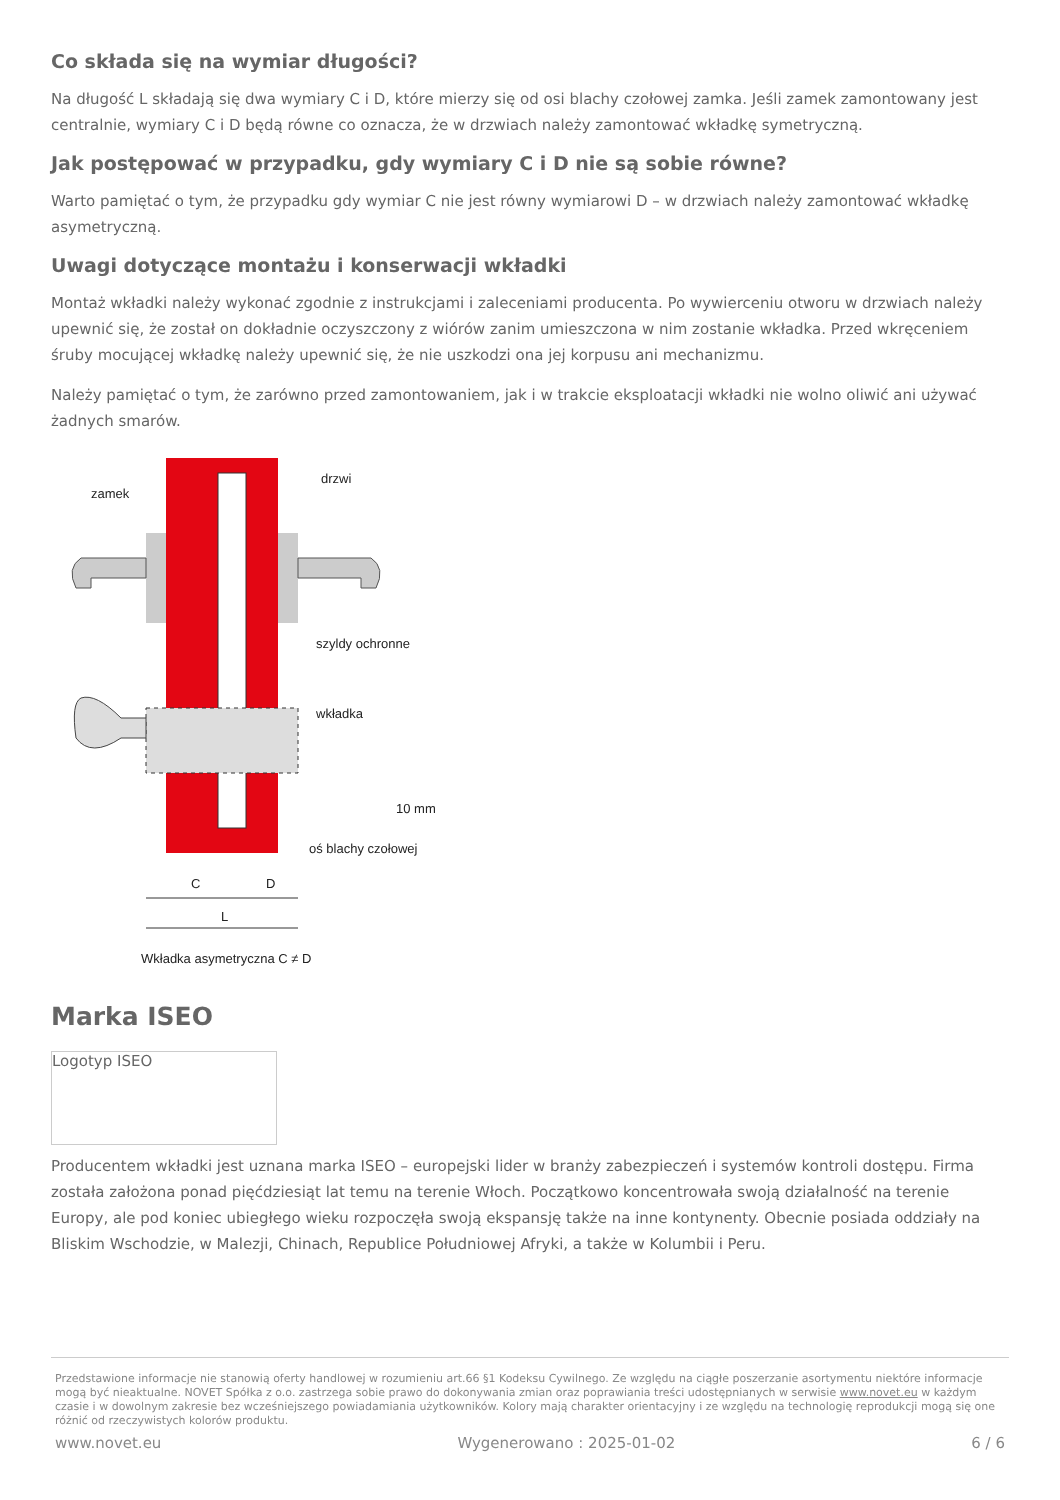Co składa się na wymiar długości?
Na długość L składają się dwa wymiary C i D, które mierzy się od osi blachy czołowej zamka. Jeśli zamek zamontowany jest centralnie, wymiary C i D będą równe co oznacza, że w drzwiach należy zamontować wkładkę symetryczną.
Jak postępować w przypadku, gdy wymiary C i D nie są sobie równe?
Warto pamiętać o tym, że przypadku gdy wymiar C nie jest równy wymiarowi D – w drzwiach należy zamontować wkładkę asymetryczną.
Uwagi dotyczące montażu i konserwacji wkładki
Montaż wkładki należy wykonać zgodnie z instrukcjami i zaleceniami producenta. Po wywierceniu otworu w drzwiach należy upewnić się, że został on dokładnie oczyszczony z wiórów zanim umieszczona w nim zostanie wkładka. Przed wkręceniem śruby mocującej wkładkę należy upewnić się, że nie uszkodzi ona jej korpusu ani mechanizmu.
Należy pamiętać o tym, że zarówno przed zamontowaniem, jak i w trakcie eksploatacji wkładki nie wolno oliwić ani używać żadnych smarów.
zamek
drzwi
szyldy ochronne
wkładka
10 mm
oś blachy czołowej
C
D
L
Wkładka asymetryczna C ≠ D
Marka ISEO
Logotyp ISEO
Producentem wkładki jest uznana marka ISEO – europejski lider w branży zabezpieczeń i systemów kontroli dostępu. Firma została założona ponad pięćdziesiąt lat temu na terenie Włoch. Początkowo koncentrowała swoją działalność na terenie Europy, ale pod koniec ubiegłego wieku rozpoczęła swoją ekspansję także na inne kontynenty. Obecnie posiada oddziały na Bliskim Wschodzie, w Malezji, Chinach, Republice Południowej Afryki, a także w Kolumbii i Peru.
Przedstawione informacje nie stanowią oferty handlowej w rozumieniu art.66 §1 Kodeksu Cywilnego. Ze względu na ciągłe poszerzanie asortymentu niektóre informacje mogą być nieaktualne. NOVET Spółka z o.o. zastrzega sobie prawo do dokonywania zmian oraz poprawiania treści udostępnianych w serwisie www.novet.eu w każdym czasie i w dowolnym zakresie bez wcześniejszego powiadamiania użytkowników. Kolory mają charakter orientacyjny i ze względu na technologię reprodukcji mogą się one różnić od rzeczywistych kolorów produktu.
www.novet.eu Wygenerowano : 2025-01-02 6 / 6